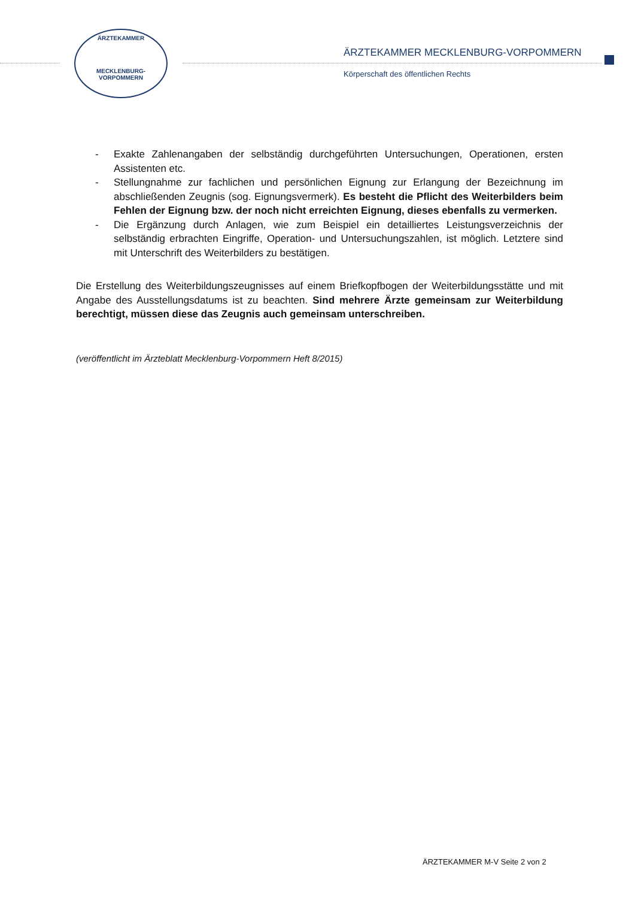ÄRZTEKAMMER
MECKLENBURG-VORPOMMERN
ÄRZTEKAMMER MECKLENBURG-VORPOMMERN
Körperschaft des öffentlichen Rechts
- Exakte Zahlenangaben der selbständig durchgeführten Untersuchungen, Operationen, ersten Assistenten etc.
- Stellungnahme zur fachlichen und persönlichen Eignung zur Erlangung der Bezeichnung im abschließenden Zeugnis (sog. Eignungsvermerk). Es besteht die Pflicht des Weiterbilders beim Fehlen der Eignung bzw. der noch nicht erreichten Eignung, dieses ebenfalls zu vermerken.
- Die Ergänzung durch Anlagen, wie zum Beispiel ein detailliertes Leistungsverzeichnis der selbständig erbrachten Eingriffe, Operation- und Untersuchungszahlen, ist möglich. Letztere sind mit Unterschrift des Weiterbilders zu bestätigen.
Die Erstellung des Weiterbildungszeugnisses auf einem Briefkopfbogen der Weiterbildungsstätte und mit Angabe des Ausstellungsdatums ist zu beachten. Sind mehrere Ärzte gemeinsam zur Weiterbildung berechtigt, müssen diese das Zeugnis auch gemeinsam unterschreiben.
(veröffentlicht im Ärzteblatt Mecklenburg-Vorpommern Heft 8/2015)
ÄRZTEKAMMER M-V Seite 2 von 2